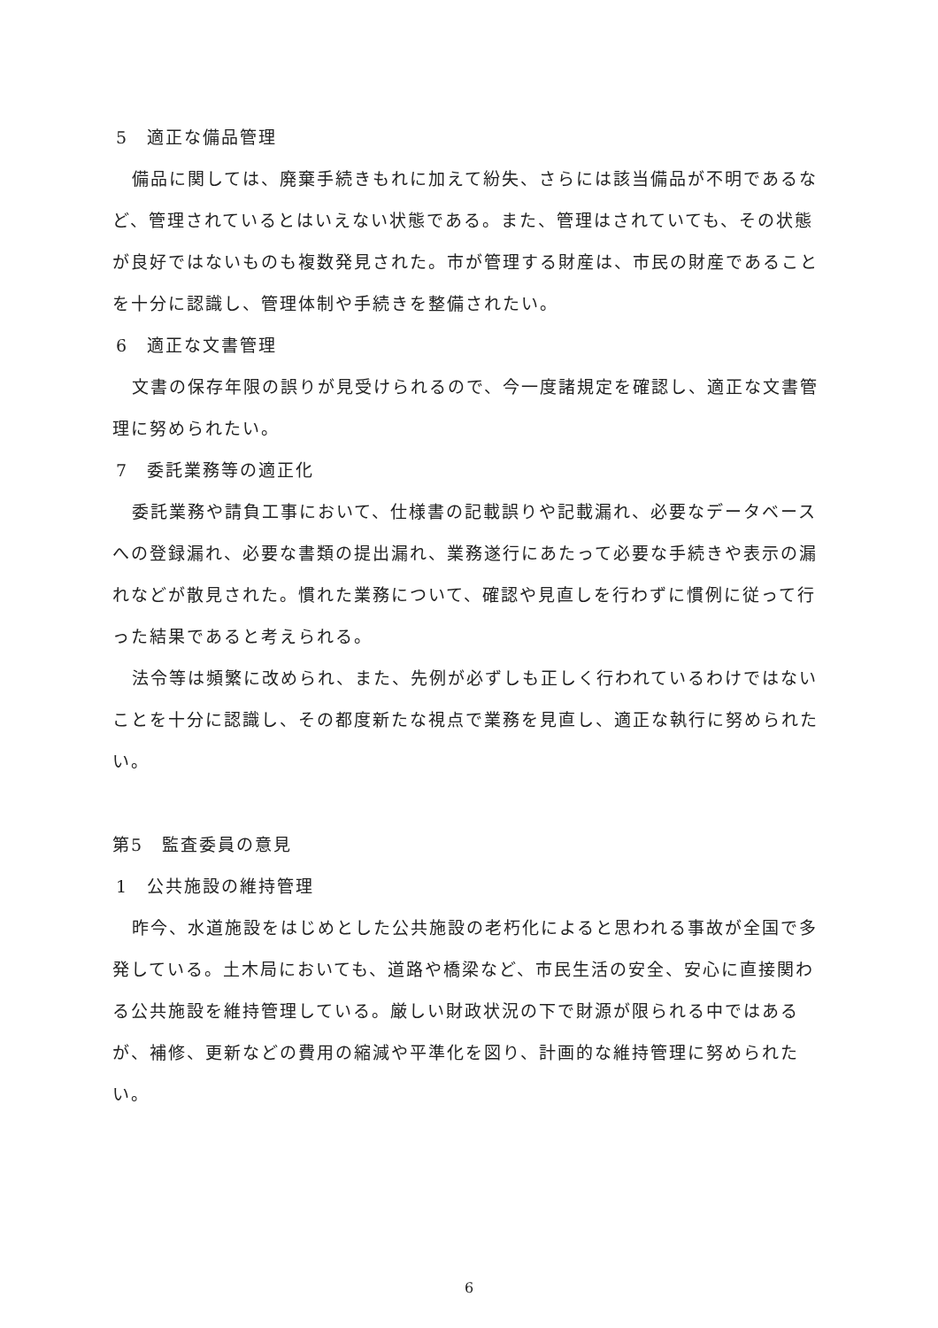5　適正な備品管理
備品に関しては、廃棄手続きもれに加えて紛失、さらには該当備品が不明であるなど、管理されているとはいえない状態である。また、管理はされていても、その状態が良好ではないものも複数発見された。市が管理する財産は、市民の財産であることを十分に認識し、管理体制や手続きを整備されたい。
6　適正な文書管理
文書の保存年限の誤りが見受けられるので、今一度諸規定を確認し、適正な文書管理に努められたい。
7　委託業務等の適正化
委託業務や請負工事において、仕様書の記載誤りや記載漏れ、必要なデータベースへの登録漏れ、必要な書類の提出漏れ、業務遂行にあたって必要な手続きや表示の漏れなどが散見された。慣れた業務について、確認や見直しを行わずに慣例に従って行った結果であると考えられる。
法令等は頻繁に改められ、また、先例が必ずしも正しく行われているわけではないことを十分に認識し、その都度新たな視点で業務を見直し、適正な執行に努められたい。
第5　監査委員の意見
1　公共施設の維持管理
昨今、水道施設をはじめとした公共施設の老朽化によると思われる事故が全国で多発している。土木局においても、道路や橋梁など、市民生活の安全、安心に直接関わる公共施設を維持管理している。厳しい財政状況の下で財源が限られる中ではあるが、補修、更新などの費用の縮減や平準化を図り、計画的な維持管理に努められたい。
6